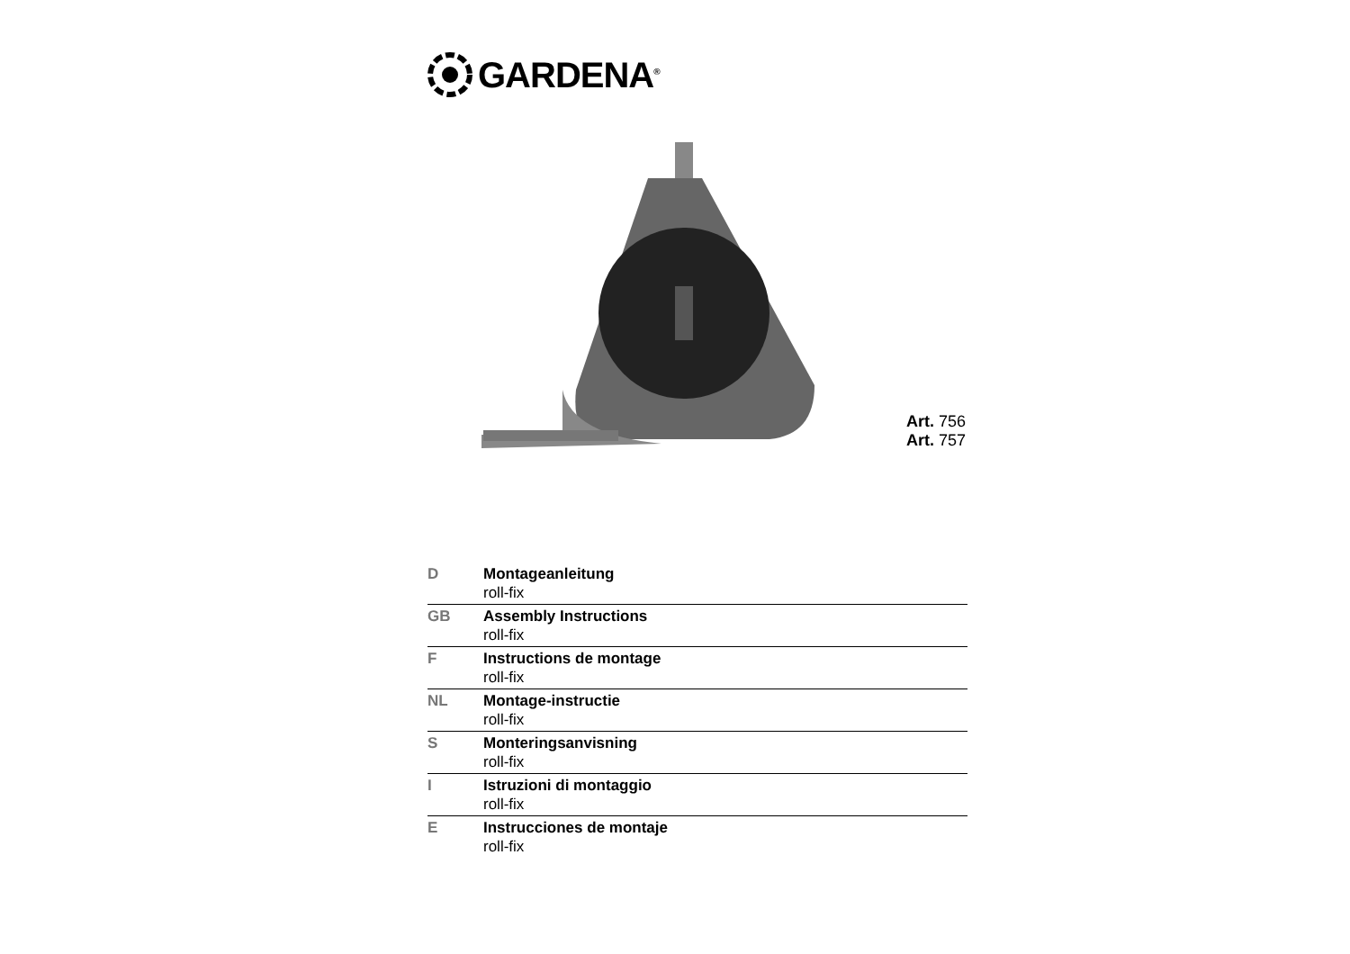GARDENA<sup>®</sup>
Art. 756
Art. 757
| D | Montageanleitung roll-fix |
| GB | Assembly Instructions roll-fix |
| F | Instructions de montage roll-fix |
| NL | Montage-instructie roll-fix |
| S | Monteringsanvisning roll-fix |
| I | Istruzioni di montaggio roll-fix |
| E | Instrucciones de montaje roll-fix |